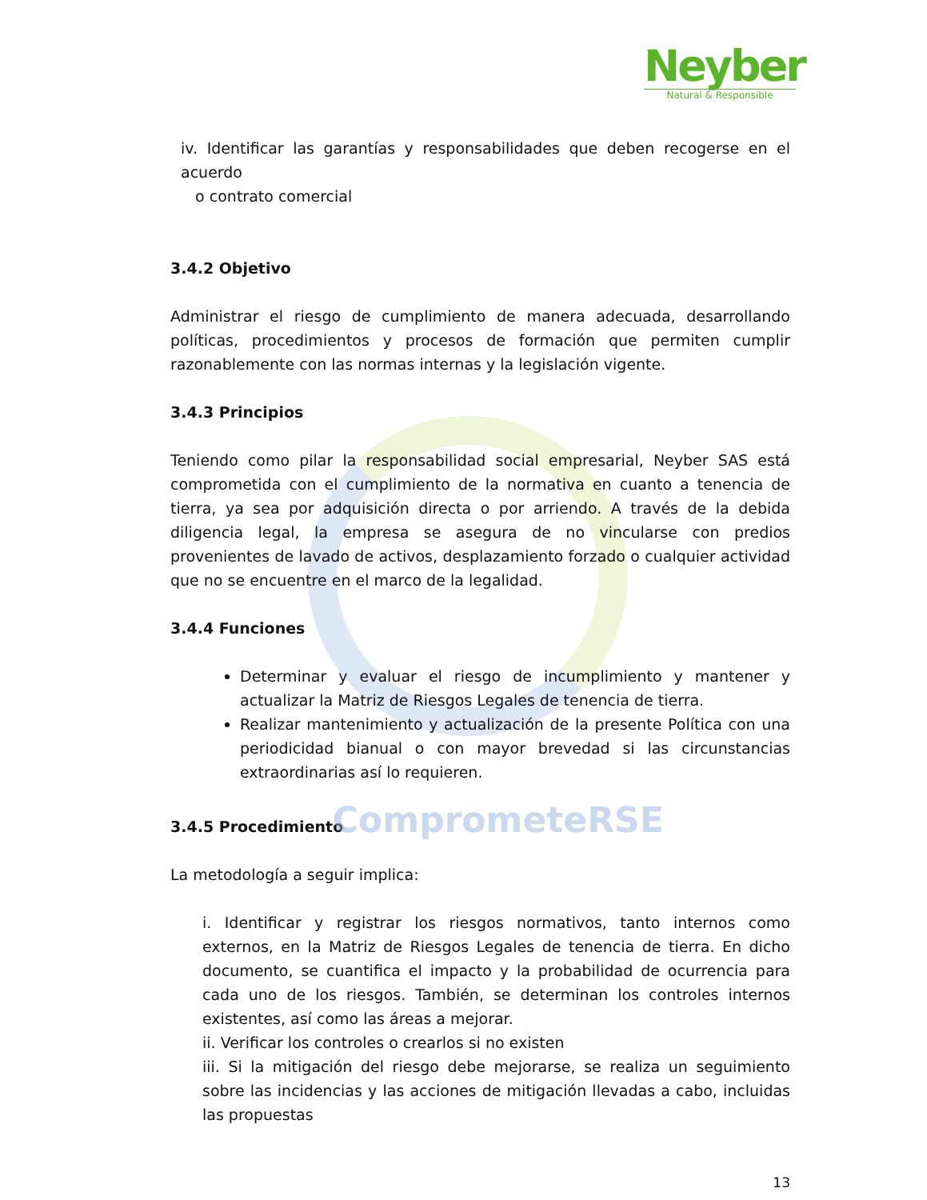Neyber
Natural & Responsible
iv. Identificar las garantías y responsabilidades que deben recogerse en el acuerdo
o contrato comercial
3.4.2 Objetivo
Administrar el riesgo de cumplimiento de manera adecuada, desarrollando políticas, procedimientos y procesos de formación que permiten cumplir razonablemente con las normas internas y la legislación vigente.
3.4.3 Principios
Teniendo como pilar la responsabilidad social empresarial, Neyber SAS está comprometida con el cumplimiento de la normativa en cuanto a tenencia de tierra, ya sea por adquisición directa o por arriendo. A través de la debida diligencia legal, la empresa se asegura de no vincularse con predios provenientes de lavado de activos, desplazamiento forzado o cualquier actividad que no se encuentre en el marco de la legalidad.
3.4.4 Funciones
Determinar y evaluar el riesgo de incumplimiento y mantener y actualizar la Matriz de Riesgos Legales de tenencia de tierra.
Realizar mantenimiento y actualización de la presente Política con una periodicidad bianual o con mayor brevedad si las circunstancias extraordinarias así lo requieren.
3.4.5 Procedimiento ComprometeRSE
La metodología a seguir implica:
i. Identificar y registrar los riesgos normativos, tanto internos como externos, en la Matriz de Riesgos Legales de tenencia de tierra. En dicho documento, se cuantifica el impacto y la probabilidad de ocurrencia para cada uno de los riesgos. También, se determinan los controles internos existentes, así como las áreas a mejorar.
ii. Verificar los controles o crearlos si no existen
iii. Si la mitigación del riesgo debe mejorarse, se realiza un seguimiento sobre las incidencias y las acciones de mitigación llevadas a cabo, incluidas las propuestas
13